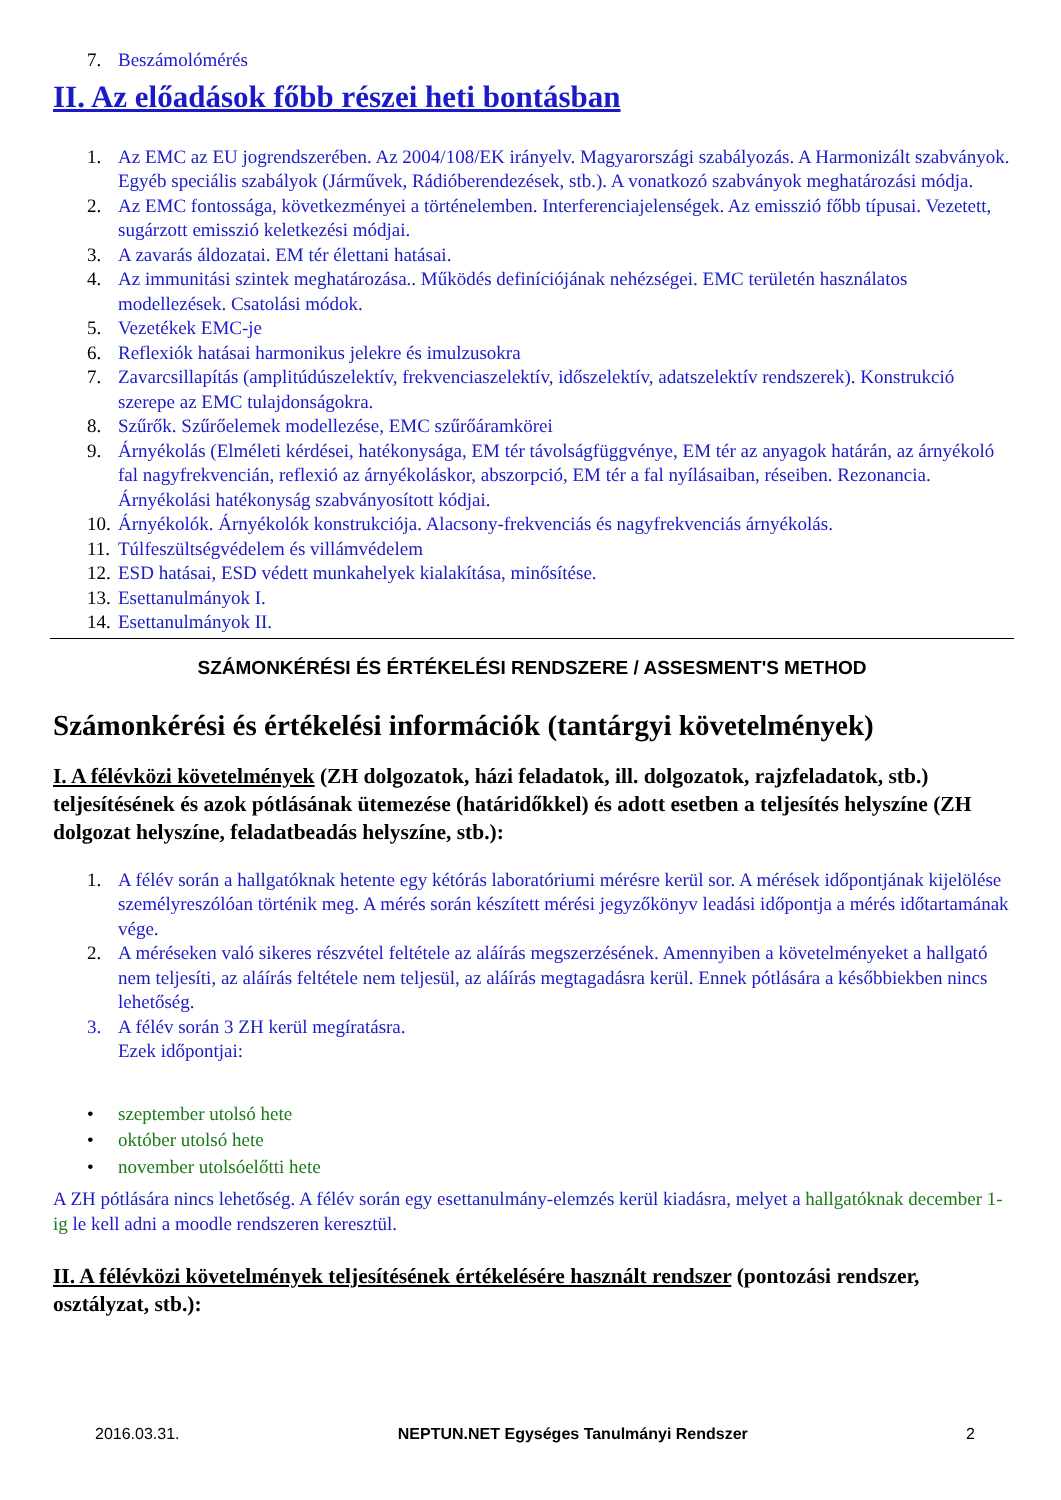7. Beszámolómérés
II. Az előadások főbb részei heti bontásban
1. Az EMC az EU jogrendszerében. Az 2004/108/EK irányelv. Magyarországi szabályozás. A Harmonizált szabványok. Egyéb speciális szabályok (Járművek, Rádióberendezések, stb.). A vonatkozó szabványok meghatározási módja.
2. Az EMC fontossága, következményei a történelemben. Interferenciajelenségek. Az emisszió főbb típusai. Vezetett, sugárzott emisszió keletkezési módjai.
3. A zavarás áldozatai. EM tér élettani hatásai.
4. Az immunitási szintek meghatározása.. Működés definíciójának nehézségei. EMC területén használatos modellezések. Csatolási módok.
5. Vezetékek EMC-je
6. Reflexiók hatásai harmonikus jelekre és imulzusokra
7. Zavarcsillapítás (amplitúdúszelektív, frekvenciaszelektív, időszelektív, adatszelektív rendszerek). Konstrukció szerepe az EMC tulajdonságokra.
8. Szűrők. Szűrőelemek modellezése, EMC szűrőáramkörei
9. Árnyékolás (Elméleti kérdései, hatékonysága, EM tér távolságfüggvénye, EM tér az anyagok határán, az árnyékoló fal nagyfrekvencián, reflexió az árnyékoláskor, abszorpció, EM tér a fal nyílásaiban, réseiben. Rezonancia. Árnyékolási hatékonyság szabványosított kódjai.
10. Árnyékolók. Árnyékolók konstrukciója. Alacsony-frekvenciás és nagyfrekvenciás árnyékolás.
11. Túlfeszültségvédelem és villámvédelem
12. ESD hatásai, ESD védett munkahelyek kialakítása, minősítése.
13. Esettanulmányok I.
14. Esettanulmányok II.
SZÁMONKÉRÉSI ÉS ÉRTÉKELÉSI RENDSZERE / ASSESMENT'S METHOD
Számonkérési és értékelési információk (tantárgyi követelmények)
I. A félévközi követelmények (ZH dolgozatok, házi feladatok, ill. dolgozatok, rajzfeladatok, stb.) teljesítésének és azok pótlásának ütemezése (határidőkkel) és adott esetben a teljesítés helyszíne (ZH dolgozat helyszíne, feladatbeadás helyszíne, stb.):
1. A félév során a hallgatóknak hetente egy kétórás laboratóriumi mérésre kerül sor. A mérések időpontjának kijelölése személyreszólóan történik meg. A mérés során készített mérési jegyzőkönyv leadási időpontja a mérés időtartamának vége.
2. A méréseken való sikeres részvétel feltétele az aláírás megszerzésének. Amennyiben a követelményeket a hallgató nem teljesíti, az aláírás feltétele nem teljesül, az aláírás megtagadásra kerül. Ennek pótlására a későbbiekben nincs lehetőség.
3. A félév során 3 ZH kerül megíratásra.
Ezek időpontjai:
• szeptember utolsó hete
• október utolsó hete
• november utolsóelőtti hete
A ZH pótlására nincs lehetőség. A félév során egy esettanulmány-elemzés kerül kiadásra, melyet a hallgatóknak december 1-ig le kell adni a moodle rendszeren keresztül.
II. A félévközi követelmények teljesítésének értékelésére használt rendszer (pontozási rendszer, osztályzat, stb.):
2016.03.31. NEPTUN.NET Egységes Tanulmányi Rendszer 2